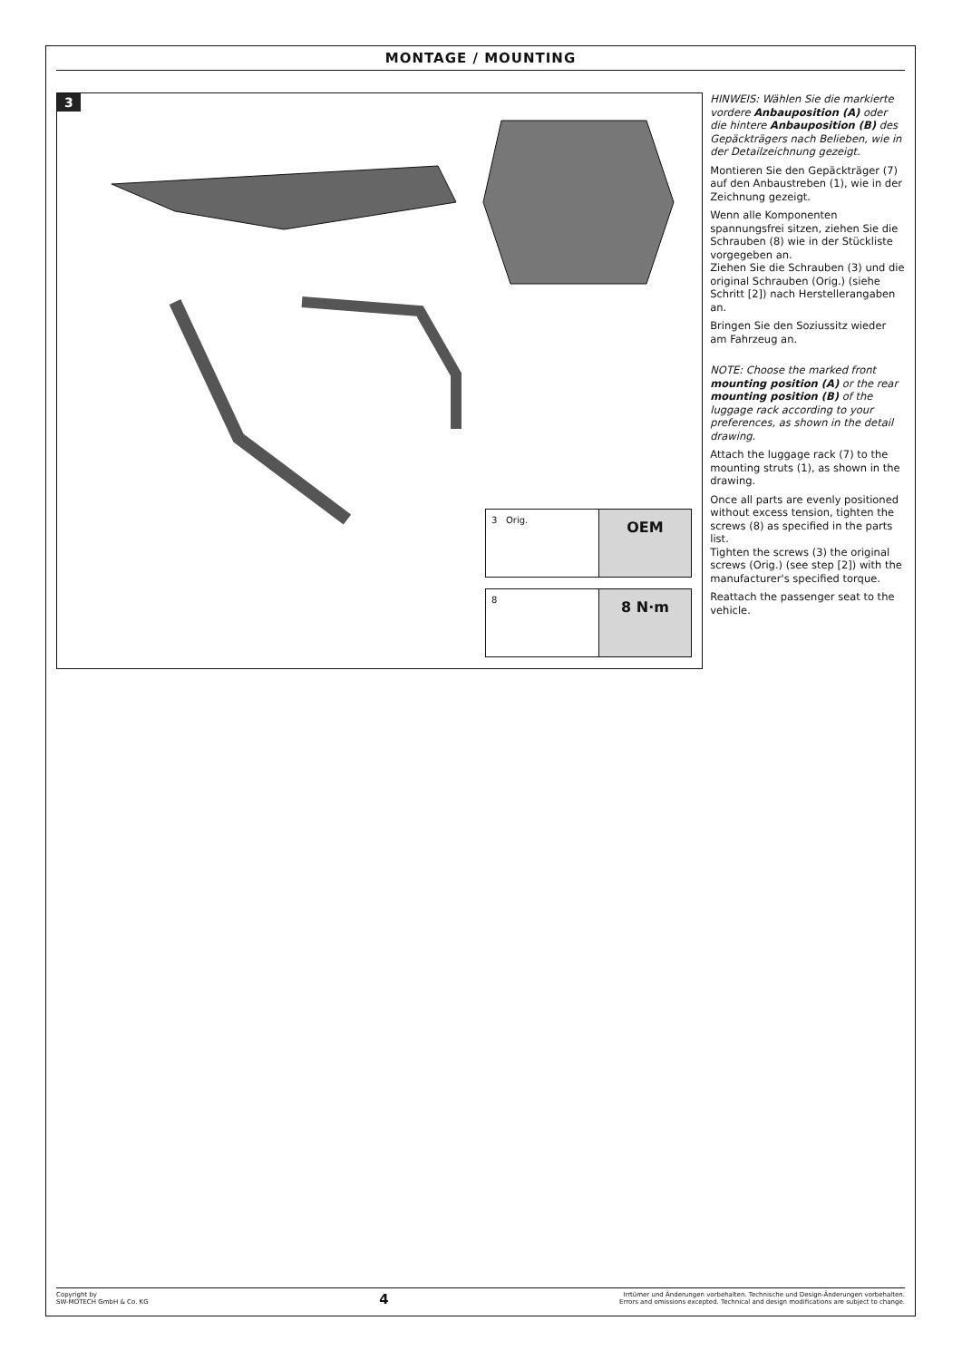MONTAGE / MOUNTING
3
3 Orig.
OEM
8
8 N·m
HINWEIS: Wählen Sie die markierte vordere Anbauposition (A) oder die hintere Anbauposition (B) des Gepäckträgers nach Belieben, wie in der Detailzeichnung gezeigt.
Montieren Sie den Gepäckträger (7) auf den Anbaustreben (1), wie in der Zeichnung gezeigt.
Wenn alle Komponenten spannungsfrei sitzen, ziehen Sie die Schrauben (8) wie in der Stückliste vorgegeben an.
Ziehen Sie die Schrauben (3) und die original Schrauben (Orig.) (siehe Schritt [2]) nach Herstellerangaben an.
Bringen Sie den Soziussitz wieder am Fahrzeug an.
NOTE: Choose the marked front mounting position (A) or the rear mounting position (B) of the luggage rack according to your preferences, as shown in the detail drawing.
Attach the luggage rack (7) to the mounting struts (1), as shown in the drawing.
Once all parts are evenly positioned without excess tension, tighten the screws (8) as specified in the parts list.
Tighten the screws (3) the original screws (Orig.) (see step [2]) with the manufacturer's specified torque.
Reattach the passenger seat to the vehicle.
Copyright by
SW-MOTECH GmbH & Co. KG
4
Irrtümer und Änderungen vorbehalten. Technische und Design-Änderungen vorbehalten.
Errors and omissions excepted. Technical and design modifications are subject to change.